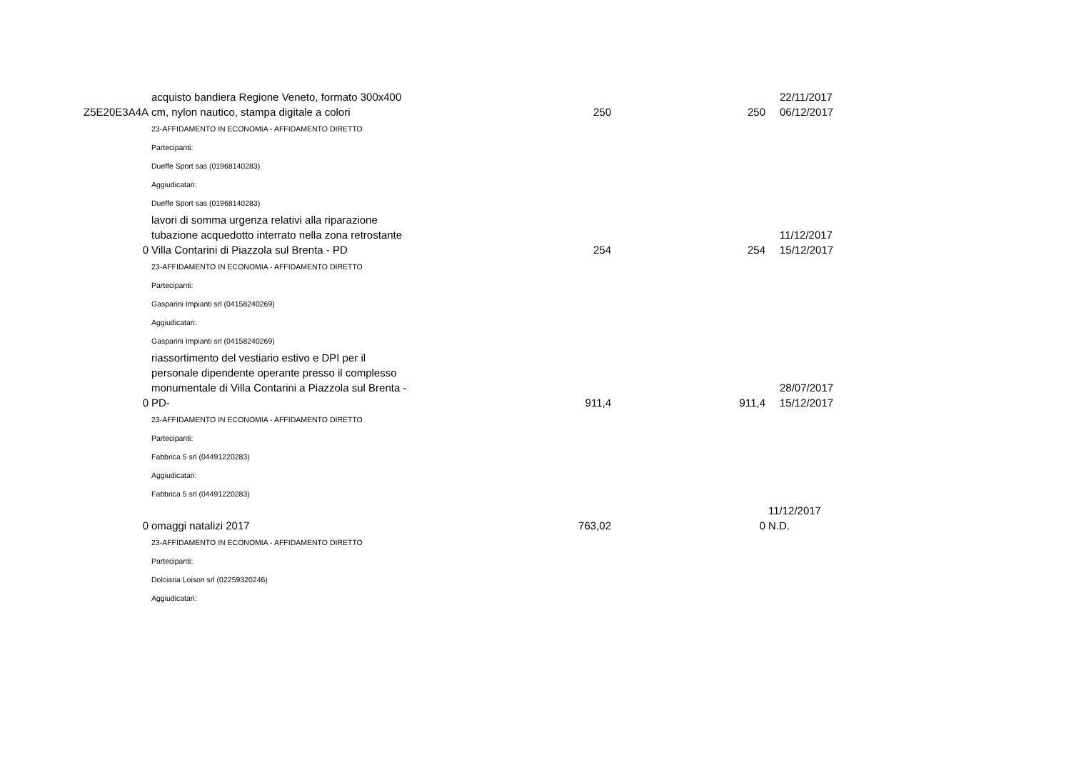| Z5E20E3A4A | acquisto bandiera Regione Veneto, formato 300x400 cm, nylon nautico, stampa digitale a colori | 250 | 250 | 22/11/2017 06/12/2017 |
| | 23-AFFIDAMENTO IN ECONOMIA - AFFIDAMENTO DIRETTO | | | |
| | Partecipanti: | | | |
| | Dueffe Sport sas (01968140283) | | | |
| | Aggiudicatari: | | | |
| | Dueffe Sport sas (01968140283) | | | |
| 0 | lavori di somma urgenza relativi alla riparazione tubazione acquedotto interrato nella zona retrostante Villa Contarini di Piazzola sul Brenta - PD | 254 | 254 | 11/12/2017 15/12/2017 |
| | 23-AFFIDAMENTO IN ECONOMIA - AFFIDAMENTO DIRETTO | | | |
| | Partecipanti: | | | |
| | Gasparini Impianti srl (04158240269) | | | |
| | Aggiudicatari: | | | |
| | Gasparini Impianti srl (04158240269) | | | |
| 0 | riassortimento del vestiario estivo e DPI per il personale dipendente operante presso il complesso monumentale di Villa Contarini a Piazzola sul Brenta - PD- | 911,4 | 911,4 | 28/07/2017 15/12/2017 |
| | 23-AFFIDAMENTO IN ECONOMIA - AFFIDAMENTO DIRETTO | | | |
| | Partecipanti: | | | |
| | Fabbrica 5 srl (04491220283) | | | |
| | Aggiudicatari: | | | |
| | Fabbrica 5 srl (04491220283) | | | |
| 0 | omaggi natalizi 2017 | 763,02 | 0 | 11/12/2017 N.D. |
| | 23-AFFIDAMENTO IN ECONOMIA - AFFIDAMENTO DIRETTO | | | |
| | Partecipanti: | | | |
| | Dolciaria Loison srl (02259320246) | | | |
| | Aggiudicatari: | | | |